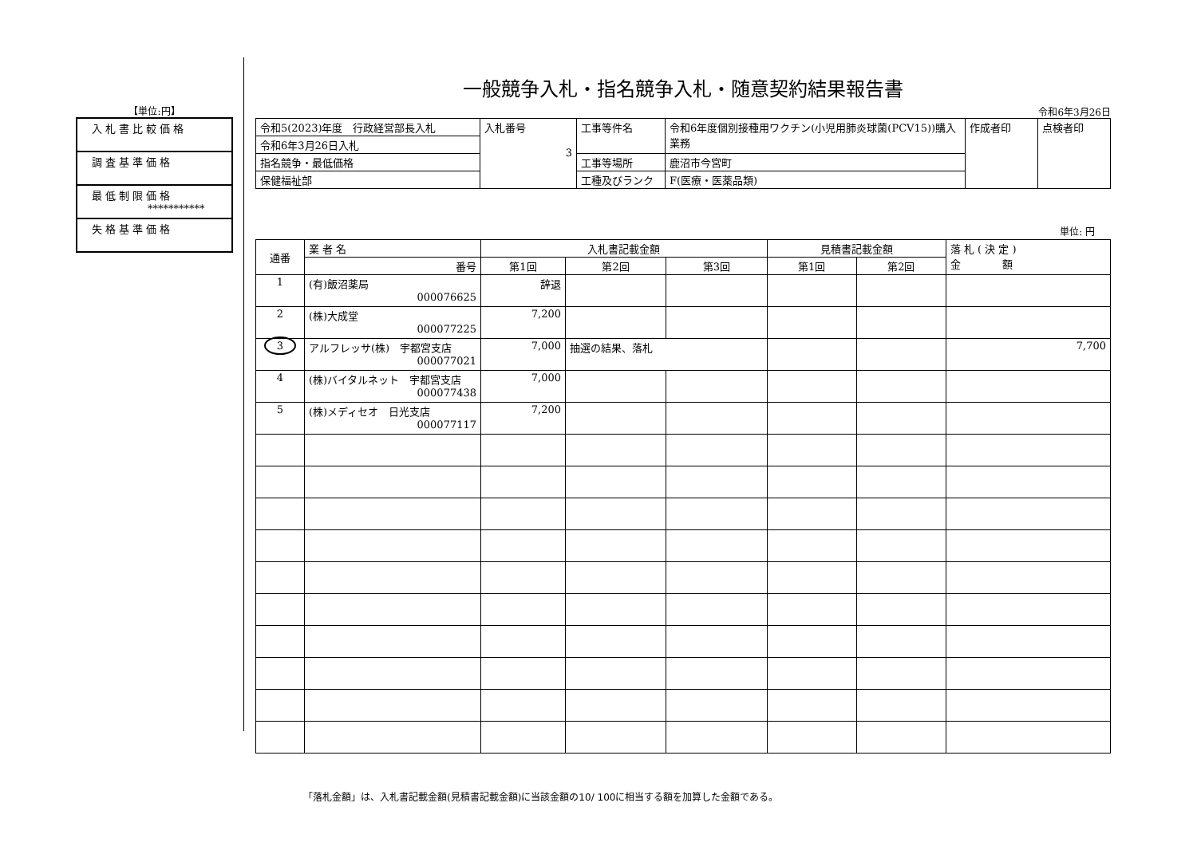【単位:円】
| 入札書比較価格 |
| 調査基準価格 |
| 最低制限価格 *********** |
| 失格基準価格 |
一般競争入札・指名競争入札・随意契約結果報告書
令和6年3月26日
| 令和5(2023)年度 行政経営部長入札 | 入札番号 3 | 工事等件名 | 令和6年度個別接種用ワクチン(小児用肺炎球菌(PCV15))購入業務 | 作成者印 | 点検者印 |
| 令和6年3月26日入札 | | | | | |
| 指名競争・最低価格 | | 工事等場所 | 鹿沼市今宮町 | | |
| 保健福祉部 | | 工種及びランク | F(医療・医薬品類) | | |
単位: 円
| 通番 | 業 者 名 | 入札書記載金額 | | | 見積書記載金額 | | 落 札 ( 決 定 ) 金 額 |
| --- | --- | --- | --- | --- | --- | --- | --- |
| | 番号 | 第1回 | 第2回 | 第3回 | 第1回 | 第2回 | |
| 1 | (有)飯沼薬局 000076625 | 辞退 | | | | | |
| 2 | (株)大成堂 000077225 | 7,200 | | | | | |
| 3 | アルフレッサ(株) 宇都宮支店 000077021 | 7,000 | 抽選の結果、落札 | | | | 7,700 |
| 4 | (株)バイタルネット 宇都宮支店 000077438 | 7,000 | | | | | |
| 5 | (株)メディセオ 日光支店 000077117 | 7,200 | | | | | |
「落札金額」は、入札書記載金額(見積書記載金額)に当該金額の10/ 100に相当する額を加算した金額である。